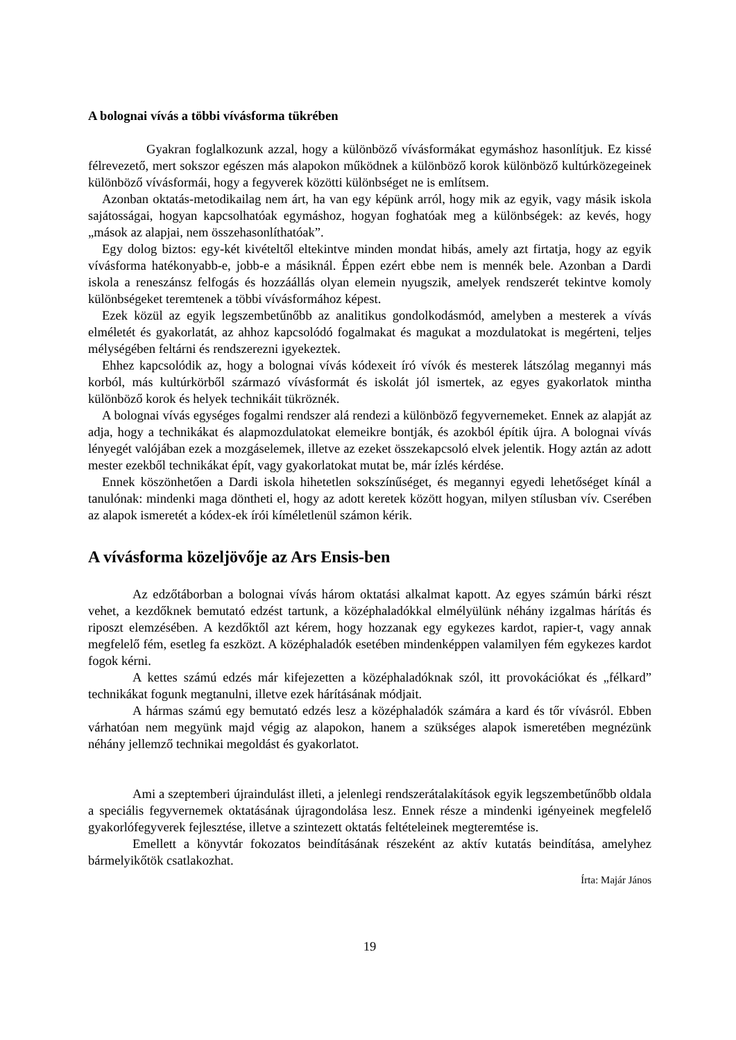A bolognai vívás a többi vívásforma tükrében
Gyakran foglalkozunk azzal, hogy a különböző vívásformákat egymáshoz hasonlítjuk. Ez kissé félrevezető, mert sokszor egészen más alapokon működnek a különböző korok különböző kultúrközegeinek különböző vívásformái, hogy a fegyverek közötti különbséget ne is említsem.
Azonban oktatás-metodikailag nem árt, ha van egy képünk arról, hogy mik az egyik, vagy másik iskola sajátosságai, hogyan kapcsolhatóak egymáshoz, hogyan foghatóak meg a különbségek: az kevés, hogy „mások az alapjai, nem összehasonlíthatóak”.
Egy dolog biztos: egy-két kivételtől eltekintve minden mondat hibás, amely azt firtatja, hogy az egyik vívásforma hatékonyabb-e, jobb-e a másiknál. Éppen ezért ebbe nem is mennék bele. Azonban a Dardi iskola a reneszánsz felfogás és hozzáállás olyan elemein nyugszik, amelyek rendszerét tekintve komoly különbségeket teremtenek a többi vívásformához képest.
Ezek közül az egyik legszembetűnőbb az analitikus gondolkodásmód, amelyben a mesterek a vívás elméletét és gyakorlatát, az ahhoz kapcsolódó fogalmakat és magukat a mozdulatokat is megérteni, teljes mélységében feltárni és rendszerezni igyekeztek.
Ehhez kapcsolódik az, hogy a bolognai vívás kódexeit író vívók és mesterek látszólag megannyi más korból, más kultúrkörből származó vívásformát és iskolát jól ismertek, az egyes gyakorlatok mintha különböző korok és helyek technikáit tükröznék.
A bolognai vívás egységes fogalmi rendszer alá rendezi a különböző fegyvernemeket. Ennek az alapját az adja, hogy a technikákat és alapmozdulatokat elemeikre bontják, és azokból építik újra. A bolognai vívás lényegét valójában ezek a mozgáselemek, illetve az ezeket összekapcsoló elvek jelentik. Hogy aztán az adott mester ezekből technikákat épít, vagy gyakorlatokat mutat be, már ízlés kérdése.
Ennek köszönhetően a Dardi iskola hihetetlen sokszínűséget, és megannyi egyedi lehetőséget kínál a tanulónak: mindenki maga döntheti el, hogy az adott keretek között hogyan, milyen stílusban vív. Cserében az alapok ismeretét a kódex-ek írói kíméletlenül számon kérik.
A vívásforma közeljövője az Ars Ensis-ben
Az edzőtáborban a bolognai vívás három oktatási alkalmat kapott. Az egyes számún bárki részt vehet, a kezdőknek bemutató edzést tartunk, a középhaladókkal elmélyülünk néhány izgalmas hárítás és riposzt elemzésében. A kezdőktől azt kérem, hogy hozzanak egy egykezes kardot, rapier-t, vagy annak megfelelő fém, esetleg fa eszközt. A középhaladók esetében mindenképpen valamilyen fém egykezes kardot fogok kérni.
A kettes számú edzés már kifejezetten a középhaladóknak szól, itt provokációkat és „félkard” technikákat fogunk megtanulni, illetve ezek hárításának módjait.
A hármas számú egy bemutató edzés lesz a középhaladók számára a kard és tőr vívásról. Ebben várhatóan nem megyünk majd végig az alapokon, hanem a szükséges alapok ismeretében megnézünk néhány jellemző technikai megoldást és gyakorlatot.
Ami a szeptemberi újraindulást illeti, a jelenlegi rendszerátalakítások egyik legszembetűnőbb oldala a speciális fegyvernemek oktatásának újragondolása lesz. Ennek része a mindenki igényeinek megfelelő gyakorlófegyverek fejlesztése, illetve a szintezett oktatás feltételeinek megteremtése is.
Emellett a könyvtár fokozatos beindításának részeként az aktív kutatás beindítása, amelyhez bármelyikőtök csatlakozhat.
Írta: Majár János
19